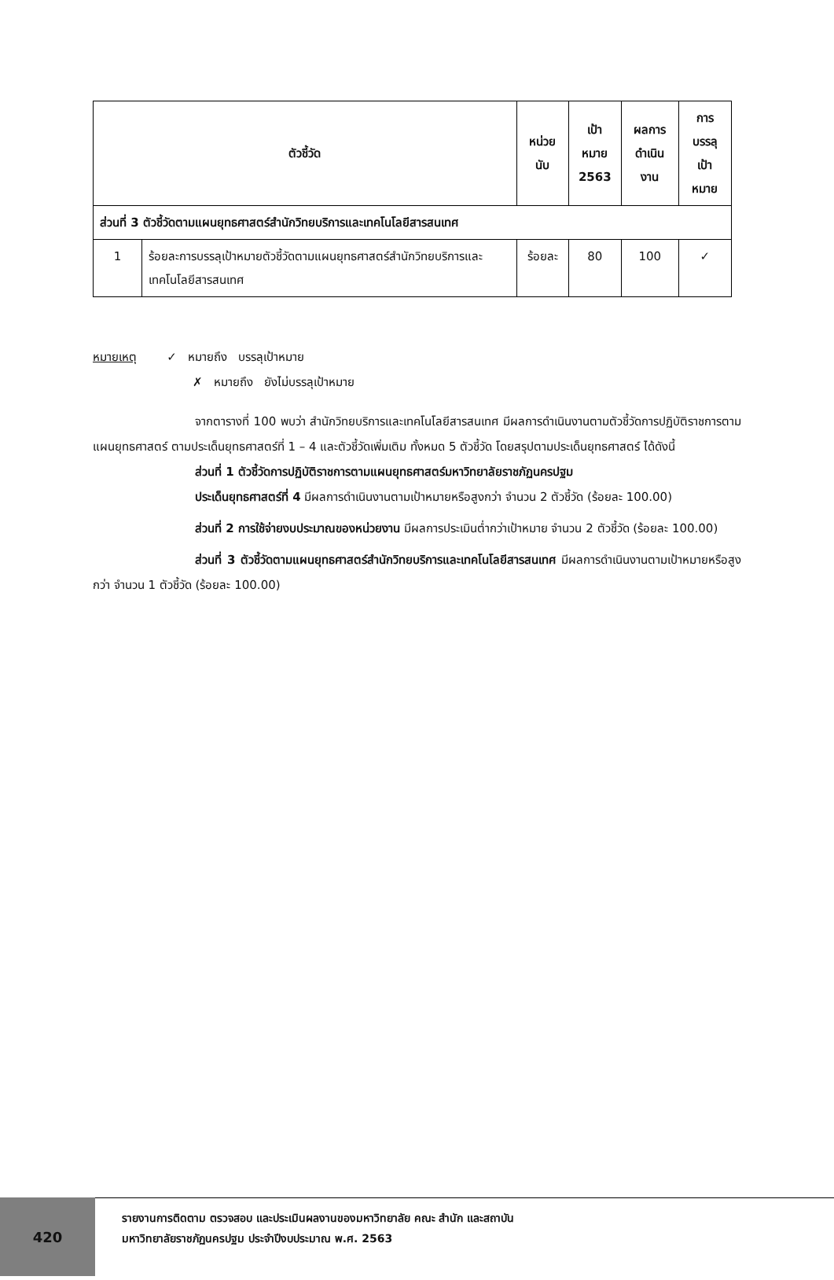| ตัวชี้วัด | | หน่วยนับ | เป้าหมาย 2563 | ผลการ ดำเนินงาน | การบรรลุ เป้าหมาย |
| --- | --- | --- | --- | --- | --- |
| ส่วนที่ 3 ตัวชี้วัดตามแผนยุทธศาสตร์สำนักวิทยบริการและเทคโนโลยีสารสนเทศ | | | | | |
| 1 | ร้อยละการบรรลุเป้าหมายตัวชี้วัดตามแผนยุทธศาสตร์สำนักวิทยบริการและเทคโนโลยีสารสนเทศ | ร้อยละ | 80 | 100 | ✓ |
หมายเหตุ ✓ หมายถึง บรรลุเป้าหมาย
✗ หมายถึง ยังไม่บรรลุเป้าหมาย
จากตารางที่ 100 พบว่า สำนักวิทยบริการและเทคโนโลยีสารสนเทศ มีผลการดำเนินงานตามตัวชี้วัดการปฏิบัติราชการตามแผนยุทธศาสตร์ ตามประเด็นยุทธศาสตร์ที่ 1 – 4 และตัวชี้วัดเพิ่มเติม ทั้งหมด 5 ตัวชี้วัด โดยสรุปตามประเด็นยุทธศาสตร์ ได้ดังนี้
ส่วนที่ 1 ตัวชี้วัดการปฏิบัติราชการตามแผนยุทธศาสตร์มหาวิทยาลัยราชภัฏนครปฐม
ประเด็นยุทธศาสตร์ที่ 4 มีผลการดำเนินงานตามเป้าหมายหรือสูงกว่า จำนวน 2 ตัวชี้วัด (ร้อยละ 100.00)
ส่วนที่ 2 การใช้จ่ายงบประมาณของหน่วยงาน มีผลการประเมินต่ำกว่าเป้าหมาย จำนวน 2 ตัวชี้วัด (ร้อยละ 100.00)
ส่วนที่ 3 ตัวชี้วัดตามแผนยุทธศาสตร์สำนักวิทยบริการและเทคโนโลยีสารสนเทศ มีผลการดำเนินงานตามเป้าหมายหรือสูงกว่า จำนวน 1 ตัวชี้วัด (ร้อยละ 100.00)
420
รายงานการติดตาม ตรวจสอบ และประเมินผลงานของมหาวิทยาลัย คณะ สำนัก และสถาบัน
มหาวิทยาลัยราชภัฏนครปฐม ประจำปีงบประมาณ พ.ศ. 2563